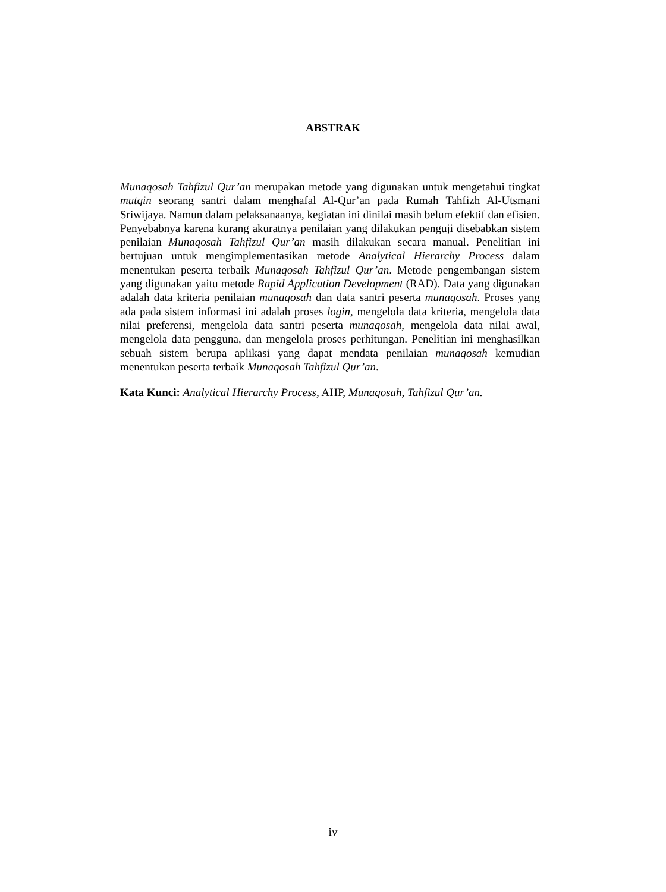ABSTRAK
Munaqosah Tahfizul Qur’an merupakan metode yang digunakan untuk mengetahui tingkat mutqin seorang santri dalam menghafal Al-Qur’an pada Rumah Tahfizh Al-Utsmani Sriwijaya. Namun dalam pelaksanaanya, kegiatan ini dinilai masih belum efektif dan efisien. Penyebabnya karena kurang akuratnya penilaian yang dilakukan penguji disebabkan sistem penilaian Munaqosah Tahfizul Qur’an masih dilakukan secara manual. Penelitian ini bertujuan untuk mengimplementasikan metode Analytical Hierarchy Process dalam menentukan peserta terbaik Munaqosah Tahfizul Qur’an. Metode pengembangan sistem yang digunakan yaitu metode Rapid Application Development (RAD). Data yang digunakan adalah data kriteria penilaian munaqosah dan data santri peserta munaqosah. Proses yang ada pada sistem informasi ini adalah proses login, mengelola data kriteria, mengelola data nilai preferensi, mengelola data santri peserta munaqosah, mengelola data nilai awal, mengelola data pengguna, dan mengelola proses perhitungan. Penelitian ini menghasilkan sebuah sistem berupa aplikasi yang dapat mendata penilaian munaqosah kemudian menentukan peserta terbaik Munaqosah Tahfizul Qur’an.
Kata Kunci: Analytical Hierarchy Process, AHP, Munaqosah, Tahfizul Qur’an.
iv